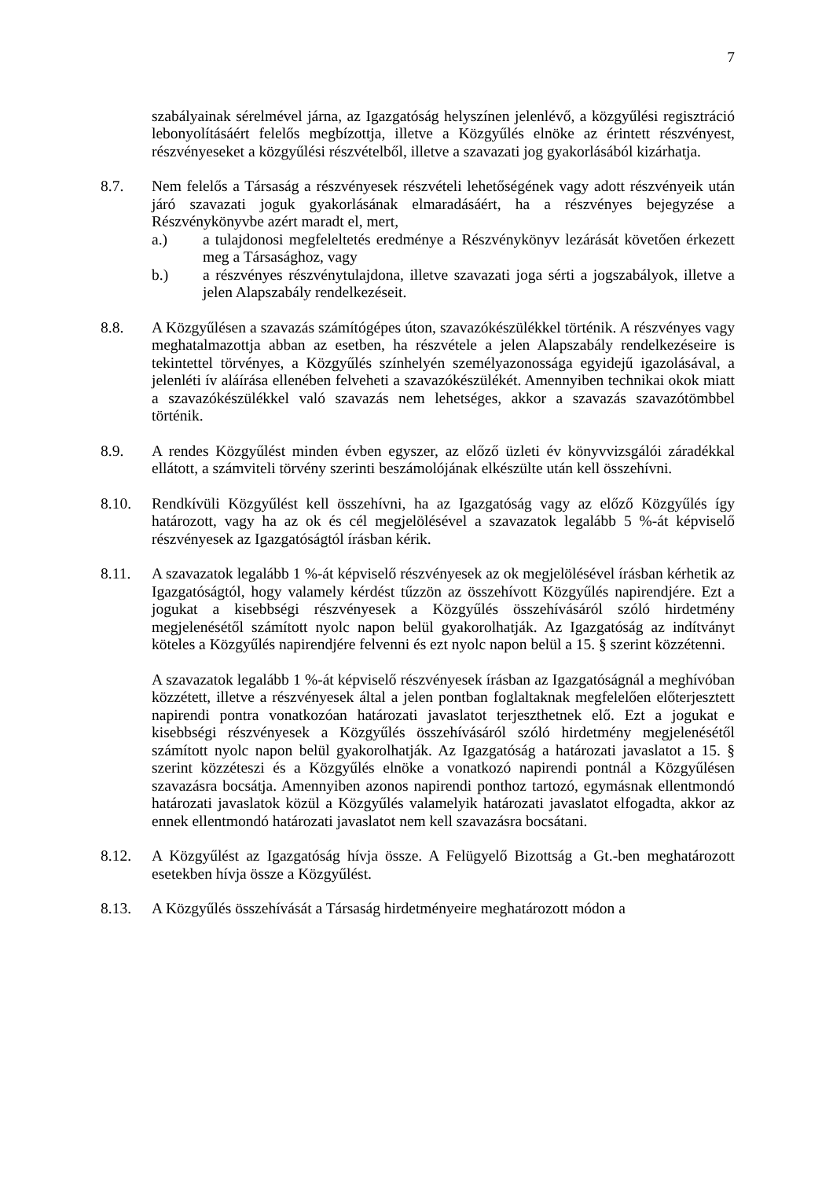7
szabályainak sérelmével járna, az Igazgatóság helyszínen jelenlévő, a közgyűlési regisztráció lebonyolításáért felelős megbízottja, illetve a Közgyűlés elnöke az érintett részvényest, részvényeseket a közgyűlési részvételből, illetve a szavazati jog gyakorlásából kizárhatja.
8.7. Nem felelős a Társaság a részvényesek részvételi lehetőségének vagy adott részvényeik után járó szavazati joguk gyakorlásának elmaradásáért, ha a részvényes bejegyzése a Részvénykönyvbe azért maradt el, mert,
a.) a tulajdonosi megfeleltetés eredménye a Részvénykönyv lezárását követően érkezett meg a Társasághoz, vagy
b.) a részvényes részvénytulajdona, illetve szavazati joga sérti a jogszabályok, illetve a jelen Alapszabály rendelkezéseit.
8.8. A Közgyűlésen a szavazás számítógépes úton, szavazókészülékkel történik. A részvényes vagy meghatalmazottja abban az esetben, ha részvétele a jelen Alapszabály rendelkezéseire is tekintettel törvényes, a Közgyűlés színhelyén személyazonossága egyidejű igazolásával, a jelenléti ív aláírása ellenében felveheti a szavazókészülékét. Amennyiben technikai okok miatt a szavazókészülékkel való szavazás nem lehetséges, akkor a szavazás szavazótömbbel történik.
8.9. A rendes Közgyűlést minden évben egyszer, az előző üzleti év könyvvizsgálói záradékkal ellátott, a számviteli törvény szerinti beszámolójának elkészülte után kell összehívni.
8.10. Rendkívüli Közgyűlést kell összehívni, ha az Igazgatóság vagy az előző Közgyűlés így határozott, vagy ha az ok és cél megjelölésével a szavazatok legalább 5 %-át képviselő részvényesek az Igazgatóságtól írásban kérik.
8.11. A szavazatok legalább 1 %-át képviselő részvényesek az ok megjelölésével írásban kérhetik az Igazgatóságtól, hogy valamely kérdést tűzzön az összehívott Közgyűlés napirendjére. Ezt a jogukat a kisebbségi részvényesek a Közgyűlés összehívásáról szóló hirdetmény megjelenésétől számított nyolc napon belül gyakorolhatják. Az Igazgatóság az indítványt köteles a Közgyűlés napirendjére felvenni és ezt nyolc napon belül a 15. § szerint közzétenni.
A szavazatok legalább 1 %-át képviselő részvényesek írásban az Igazgatóságnál a meghívóban közzétett, illetve a részvényesek által a jelen pontban foglaltaknak megfelelően előterjesztett napirendi pontra vonatkozóan határozati javaslatot terjeszthetnek elő. Ezt a jogukat e kisebbségi részvényesek a Közgyűlés összehívásáról szóló hirdetmény megjelenésétől számított nyolc napon belül gyakorolhatják. Az Igazgatóság a határozati javaslatot a 15. § szerint közzéteszi és a Közgyűlés elnöke a vonatkozó napirendi pontnál a Közgyűlésen szavazásra bocsátja. Amennyiben azonos napirendi ponthoz tartozó, egymásnak ellentmondó határozati javaslatok közül a Közgyűlés valamelyik határozati javaslatot elfogadta, akkor az ennek ellentmondó határozati javaslatot nem kell szavazásra bocsátani.
8.12. A Közgyűlést az Igazgatóság hívja össze. A Felügyelő Bizottság a Gt.-ben meghatározott esetekben hívja össze a Közgyűlést.
8.13. A Közgyűlés összehívását a Társaság hirdetményeire meghatározott módon a